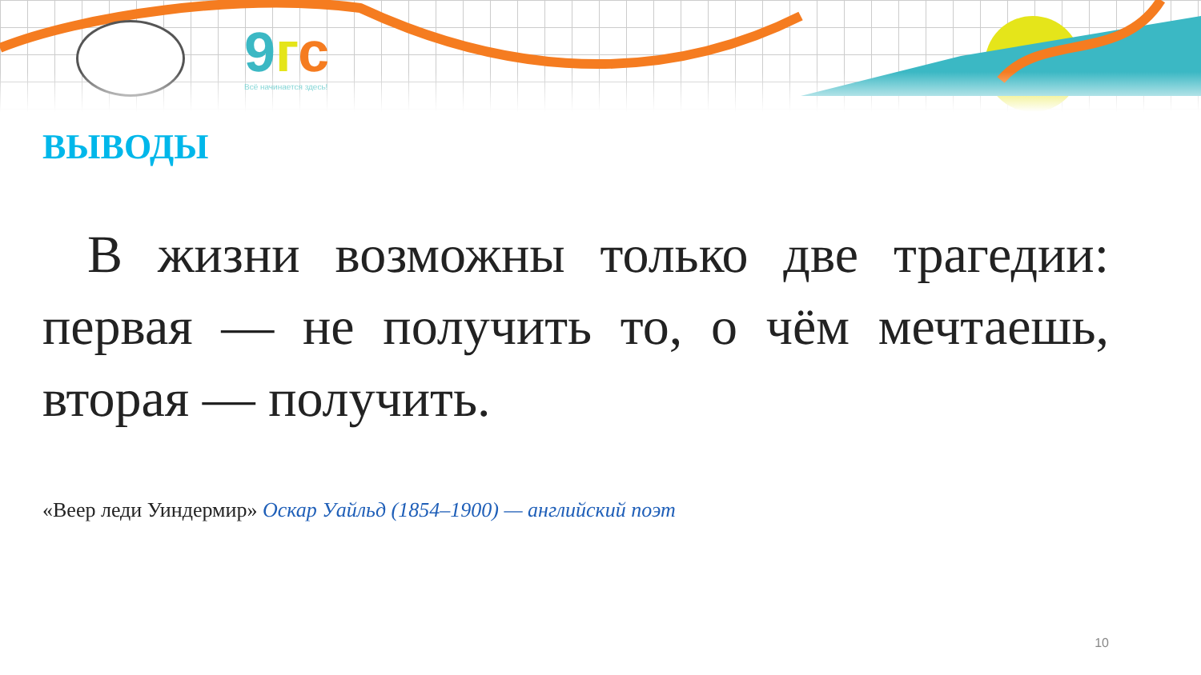9 гс
Всё начинается здесь!
ВЫВОДЫ
В жизни возможны только две трагедии: первая — не получить то, о чём мечтаешь, вторая — получить.
«Веер леди Уиндермир» Оскар Уайльд (1854–1900) — английский поэт
10